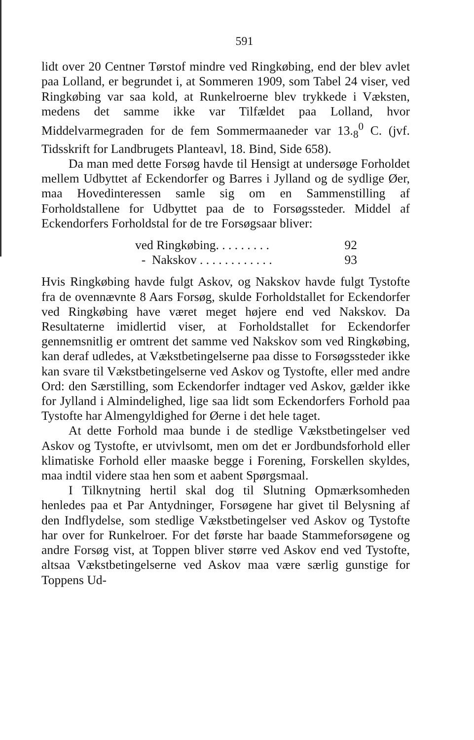591
lidt over 20 Centner Tørstof mindre ved Ringkøbing, end der blev avlet paa Lolland, er begrundet i, at Sommeren 1909, som Tabel 24 viser, ved Ringkøbing var saa kold, at Runkelroerne blev trykkede i Væksten, medens det samme ikke var Tilfældet paa Lolland, hvor Middelvarmegraden for de fem Sommermaaneder var 13.<sub>8</sub><sup>0</sup> C. (jvf. Tidsskrift for Landbrugets Planteavl, 18. Bind, Side 658).
Da man med dette Forsøg havde til Hensigt at undersøge Forholdet mellem Udbyttet af Eckendorfer og Barres i Jylland og de sydlige Øer, maa Hovedinteressen samle sig om en Sammenstilling af Forholdstallene for Udbyttet paa de to Forsøgssteder. Middel af Eckendorfers Forholdstal for de tre Forsøgsaar bliver:
ved Ringkøbing. . . . . . . . . 92
- Nakskov . . . . . . . . . . . . 93
Hvis Ringkøbing havde fulgt Askov, og Nakskov havde fulgt Tystofte fra de ovennævnte 8 Aars Forsøg, skulde Forholdstallet for Eckendorfer ved Ringkøbing have været meget højere end ved Nakskov. Da Resultaterne imidlertid viser, at Forholdstallet for Eckendorfer gennemsnitlig er omtrent det samme ved Nakskov som ved Ringkøbing, kan deraf udledes, at Vækstbetingelserne paa disse to Forsøgssteder ikke kan svare til Vækstbetingelserne ved Askov og Tystofte, eller med andre Ord: den Særstilling, som Eckendorfer indtager ved Askov, gælder ikke for Jylland i Almindelighed, lige saa lidt som Eckendorfers Forhold paa Tystofte har Almengyldighed for Øerne i det hele taget.
At dette Forhold maa bunde i de stedlige Vækstbetingelser ved Askov og Tystofte, er utvivlsomt, men om det er Jordbundsforhold eller klimatiske Forhold eller maaske begge i Forening, Forskellen skyldes, maa indtil videre staa hen som et aabent Spørgsmaal.
I Tilknytning hertil skal dog til Slutning Opmærksomheden henledes paa et Par Antydninger, Forsøgene har givet til Belysning af den Indflydelse, som stedlige Vækstbetingelser ved Askov og Tystofte har over for Runkelroer. For det første har baade Stammeforsøgene og andre Forsøg vist, at Toppen bliver større ved Askov end ved Tystofte, altsaa Vækstbetingelserne ved Askov maa være særlig gunstige for Toppens Ud-